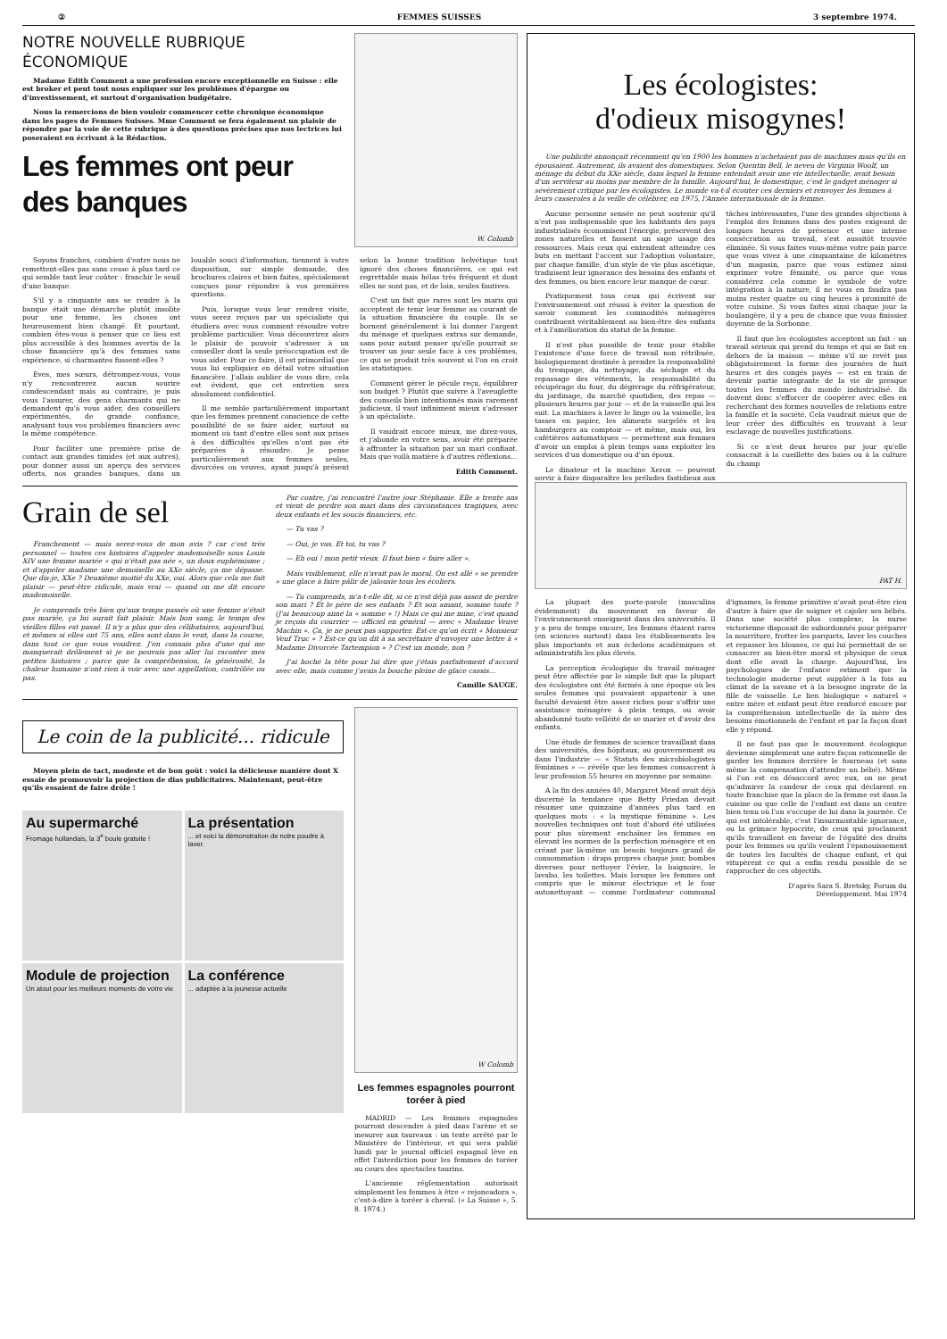② FEMMES SUISSES 3 septembre 1974.
NOTRE NOUVELLE RUBRIQUE ÉCONOMIQUE
Madame Edith Comment a une profession encore exceptionnelle en Suisse : elle est broker et peut tout nous expliquer sur les problèmes d'épargne ou d'investissement, et surtout d'organisation budgétaire.
Nous la remercions de bien vouloir commencer cette chronique économique dans les pages de Femmes Suisses. Mme Comment se fera également un plaisir de répondre par la voie de cette rubrique à des questions précises que nos lectrices lui poseraient en écrivant à la Rédaction.
Les femmes ont peur des banques
W. Colomb
Soyons franches, combien d'entre nous ne remettent-elles pas sans cesse à plus tard ce qui semble tant leur coûter : franchir le seuil d'une banque.
S'il y a cinquante ans se rendre à la banque était une démarche plutôt insolite pour une femme, les choses ont heureusement bien changé. Et pourtant, combien êtes-vous à penser que ce lieu est plus accessible à des hommes avertis de la chose financière qu'à des femmes sans expérience, si charmantes fussent-elles ?
Eves, mes sœurs, détrompez-vous, vous n'y rencontrerez aucun sourire condescendant mais au contraire, je puis vous l'assurer, des gens charmants qui ne demandent qu'à vous aider, des conseillers expérimentés, de grande confiance, analysant tous vos problèmes financiers avec la même compétence.
Pour faciliter une première prise de contact aux grandes timides (et aux autres), pour donner aussi un aperçu des services offerts, nos grandes banques, dans un louable souci d'information, tiennent à votre disposition, sur simple demande, des brochures claires et bien faites, spécialement conçues pour répondre à vos premières questions.
Puis, lorsque vous leur rendrez visite, vous serez reçues par un spécialiste qui étudiera avec vous comment résoudre votre problème particulier. Vous découvrirez alors le plaisir de pouvoir s'adresser à un conseiller dont la seule préoccupation est de vous aider. Pour ce faire, il est primordial que vous lui expliquiez en détail votre situation financière. J'allais oublier de vous dire, cela est évident, que cet entretien sera absolument confidentiel.
Il me semble particulièrement important que les femmes prennent conscience de cette possibilité de se faire aider, surtout au moment où tant d'entre elles sont aux prises à des difficultés qu'elles n'ont pas été préparées à résoudre. Je pense particulièrement aux femmes seules, divorcées ou veuves, ayant jusqu'à présent selon la bonne tradition helvétique tout ignoré des choses financières, ce qui est regrettable mais hélas très fréquent et dont elles ne sont pas, et de loin, seules fautives.
C'est un fait que rares sont les maris qui acceptent de tenir leur femme au courant de la situation financière du couple. Ils se bornent généralement à lui donner l'argent du ménage et quelques extras sur demande, sans pour autant penser qu'elle pourrait se trouver un jour seule face à ces problèmes, ce qui se produit très souvent si l'on en croit les statistiques.
Comment gérer le pécule reçu, équilibrer son budget ? Plutôt que suivre à l'aveuglette des conseils bien intentionnés mais rarement judicieux, il vaut infiniment mieux s'adresser à un spécialiste.
Il vaudrait encore mieux, me direz-vous, et j'abonde en votre sens, avoir été préparée à affronter la situation par un mari confiant. Mais que voilà matière à d'autres réflexions...
Edith Comment.
Grain de sel
Franchement — mais serez-vous de mon avis ? car c'est très personnel — toutes ces histoires d'appeler mademoiselle sous Louis XIV une femme mariée « qui n'était pas née », un doux euphémisme ; et d'appeler madame une demoiselle au XXe siècle, ça me dépasse. Que dis-je, XXe ? Deuxième moitié du XXe, oui. Alors que cela me fait plaisir — peut-être ridicule, mais vrai — quand on me dit encore mademoiselle.
Je comprends très bien qu'aux temps passés où une femme n'était pas mariée, ça lui aurait fait plaisir. Mais bon sang, le temps des vieilles filles est passé. Il n'y a plus que des célibataires, aujourd'hui, et mêmes si elles ont 75 ans, elles sont dans le vent, dans la course, dans tout ce que vous voudrez. J'en connais plus d'une qui me manquerait drôlement si je ne pouvais pas aller lui raconter mes petites histoires ; parce que la compréhension, la générosité, la chaleur humaine n'ont rien à voir avec une appellation, contrôlée ou pas.
Par contre, j'ai rencontré l'autre jour Stéphanie. Elle a trente ans et vient de perdre son mari dans des circonstances tragiques, avec deux enfants et les soucis financiers, etc.
— Tu vas ?
— Oui, je vas. Et toi, tu vas ?
— Eh oui ! mon petit vieux. Il faut bien « faire aller ».
Mais visiblement, elle n'avait pas le moral. On est allé « se prendre » une glace à faire pâlir de jalousie tous les écoliers.
— Tu comprends, m'a-t-elle dit, si ce n'est déjà pas assez de perdre son mari ? Et le père de ses enfants ? Et son amant, somme toute ? (J'ai beaucoup aimé la « somme » !) Mais ce qui me mine, c'est quand je reçois du courrier — officiel en général — avec « Madame Veuve Machin ». Ça, je ne peux pas supporter. Est-ce qu'on écrit « Monsieur Veuf Truc » ? Est-ce qu'on dit à sa secrétaire d'envoyer une lettre à « Madame Divorcée Tartempion » ? C'est un monde, non ?
J'ai hoché la tête pour lui dire que j'étais parfaitement d'accord avec elle, mais comme j'avais la bouche pleine de glace cassis...
Camille SAUGE.
Le coin de la publicité... ridicule
Moyen plein de tact, modeste et de bon goût : voici la délicieuse manière dont X essaie de promouvoir la projection de dias publicitaires. Maintenant, peut-être qu'ils essaient de faire drôle !
Au supermarché
Fromage hollandais, la 3<sup>e</sup> boule gratuite !
La présentation... et voici la démonstration de notre poudre à laver.
Module de projection
Un atout pour les meilleurs moments de votre vie
La conférence... adaptée à la jeunesse actuelle
W Colomb
Les femmes espagnoles pourront toréer à pied
MADRID — Les femmes espagnoles pourront descendre à pied dans l'arène et se mesurer aux taureaux : un texte arrêté par le Ministère de l'intérieur, et qui sera publié lundi par le journal officiel espagnol lève en effet l'interdiction pour les femmes de toréer au cours des spectacles taurins.
L'ancienne réglementation autorisait simplement les femmes à être « rejoneadora », c'est-à-dire à toréer à cheval. (« La Suisse », 5. 8. 1974.)
Les écologistes:
d'odieux misogynes!
Une publicité annonçait récemment qu'en 1900 les hommes n'achetaient pas de machines mais qu'ils en épousaient. Autrement, ils avaient des domestiques. Selon Quentin Bell, le neveu de Virginia Woolf, un ménage du début du XXe siècle, dans lequel la femme entendait avoir une vie intellectuelle, avait besoin d'un serviteur au moins par membre de la famille. Aujourd'hui, le domestique, c'est le gadget ménager si sévèrement critiqué par les écologistes. Le monde va-t-il écouter ces derniers et renvoyer les femmes à leurs casseroles à la veille de célébrer, en 1975, l'Année internationale de la femme.
Aucune personne sensée ne peut soutenir qu'il n'est pas indispensable que les habitants des pays industrialisés économisent l'énergie, préservent des zones naturelles et fassent un sage usage des ressources. Mais ceux qui entendent atteindre ces buts en mettant l'accent sur l'adoption volontaire, par chaque famille, d'un style de vie plus ascétique, traduisent leur ignorance des besoins des enfants et des femmes, ou bien encore leur manque de cœur.
Pratiquement tous ceux qui écrivent sur l'environnement ont réussi à éviter la question de savoir comment les commodités ménagères contribuent véritablement au bien-être des enfants et à l'amélioration du statut de la femme.
Il n'est plus possible de tenir pour établie l'existence d'une force de travail non rétribuée, biologiquement destinée à prendre la responsabilité du trempage, du nettoyage, du séchage et du repassage des vêtements, la responsabilité du récupérage du four, du dégivrage du réfrigérateur, du jardinage, du marché quotidien, des repas — plusieurs heures par jour — et de la vaisselle qui les suit. La machines à laver le linge ou la vaisselle, les tasses en papier, les aliments surgelés et les hamburgers au comptoir — et même, mais oui, les cafétières automatiques — permettent aux femmes d'avoir un emploi à plein temps sans exploiter les services d'un domestique ou d'un époux.
Le dinateur et la machine Xerox — peuvent servir à faire disparaître les préludes fastidieux aux tâches intéressantes, l'une des grandes objections à l'emploi des femmes dans des postes exigeant de longues heures de présence et une intense consécration au travail, s'est aussitôt trouvée éliminée. Si vous faites vous-même votre pain parce que vous vivez à une cinquantaine de kilomètres d'un magasin, parce que vous estimez ainsi exprimer votre féminité, ou parce que vous considérez cela comme le symbole de votre intégration à la nature, il ne vous en faudra pas moins rester quatre ou cinq heures à proximité de votre cuisine. Si vous faites ainsi chaque jour la boulangère, il y a peu de chance que vous finissiez doyenne de la Sorbonne.
Il faut que les écologistes acceptent un fait : un travail sérieux qui prend du temps et qui se fait en dehors de la maison — même s'il ne revêt pas obligatoirement la forme des journées de huit heures et des congés payés — est en train de devenir partie intégrante de la vie de presque toutes les femmes du monde industrialisé. Ils doivent donc s'efforcer de coopérer avec elles en recherchant des formes nouvelles de relations entre la famille et la société. Cela vaudrait mieux que de leur créer des difficultés en trouvant à leur esclavage de nouvelles justifications.
Si ce n'est deux heures par jour qu'elle consacrait à la cueillette des baies ou à la culture du champ
PAT H.
La plupart des porte-parole (masculins évidemment) du mouvement en faveur de l'environnement enseignent dans des universités. Il y a peu de temps encore, les femmes étaient rares (en sciences surtout) dans les établissements les plus importants et aux échelons académiques et administratifs les plus élevés.
La perception écologique du travail ménager peut être affectée par le simple fait que la plupart des écologistes ont été formés à une époque où les seules femmes qui pouvaient appartenir à une faculté devaient être assez riches pour s'offrir une assistance ménagère à plein temps, ou avoir abandonné toute velléité de se marier et d'avoir des enfants.
Une étude de femmes de science travaillant dans des universités, des hôpitaux, au gouvernement ou dans l'industrie — « Statuts des microbiologistes féminines » — révèle que les femmes consacrent à leur profession 55 heures en moyenne par semaine.
A la fin des années 40, Margaret Mead avait déjà discerné la tendance que Betty Friedan devait résumer une quinzaine d'années plus tard en quelques mots : « la mystique féminine ». Les nouvelles techniques ont tout d'abord été utilisées pour plus sûrement enchaîner les femmes en élevant les normes de la perfection ménagère et en créant par là-même un besoin toujours grand de consommation : draps propres chaque jour, bombes diverses pour nettoyer l'évier, la baignoire, le lavabo, les toilettes. Mais lorsque les femmes ont compris que le mixeur électrique et le four autonettoyant — comme l'ordinateur communal d'ignames, la femme primitive n'avait peut-être rien d'autre à faire que de soigner et cajoler ses bébés. Dans une société plus complexe, la nurse victorienne disposait de subordonnés pour préparer la nourriture, frotter les parquets, laver les couches et repasser les blouses, ce qui lui permettait de se consacrer au bien-être moral et physique de ceux dont elle avait la charge. Aujourd'hui, les psychologues de l'enfance estiment que la technologie moderne peut suppléer à la fois au climat de la savane et à la besogne ingrate de la fille de vaisselle. Le lien biologique « naturel » entre mère et enfant peut être renforcé encore par la compréhension intellectuelle de la mère des besoins émotionnels de l'enfant et par la façon dont elle y répond.
Il ne faut pas que le mouvement écologique devienne simplement une autre façon rationnelle de garder les femmes derrière le fourneau (et sans même la compensation d'attendre un bébé). Même si l'on est en désaccord avec eux, on ne peut qu'admirer la candeur de ceux qui déclarent en toute franchise que la place de la femme est dans la cuisine ou que celle de l'enfant est dans un centre bien tenu où l'on s'occupe de lui dans la journée. Ce qui est intolérable, c'est l'insurmontable ignorance, ou la grimace hypocrite, de ceux qui proclament qu'ils travaillent en faveur de l'égalité des droits pour les femmes ou qu'ils veulent l'épanouissement de toutes les facultés de chaque enfant, et qui vitupèrent ce qui a enfin rendu possible de se rapprocher de ces objectifs.
D'après Sara S. Bretsky, Forum du Développement. Mai 1974